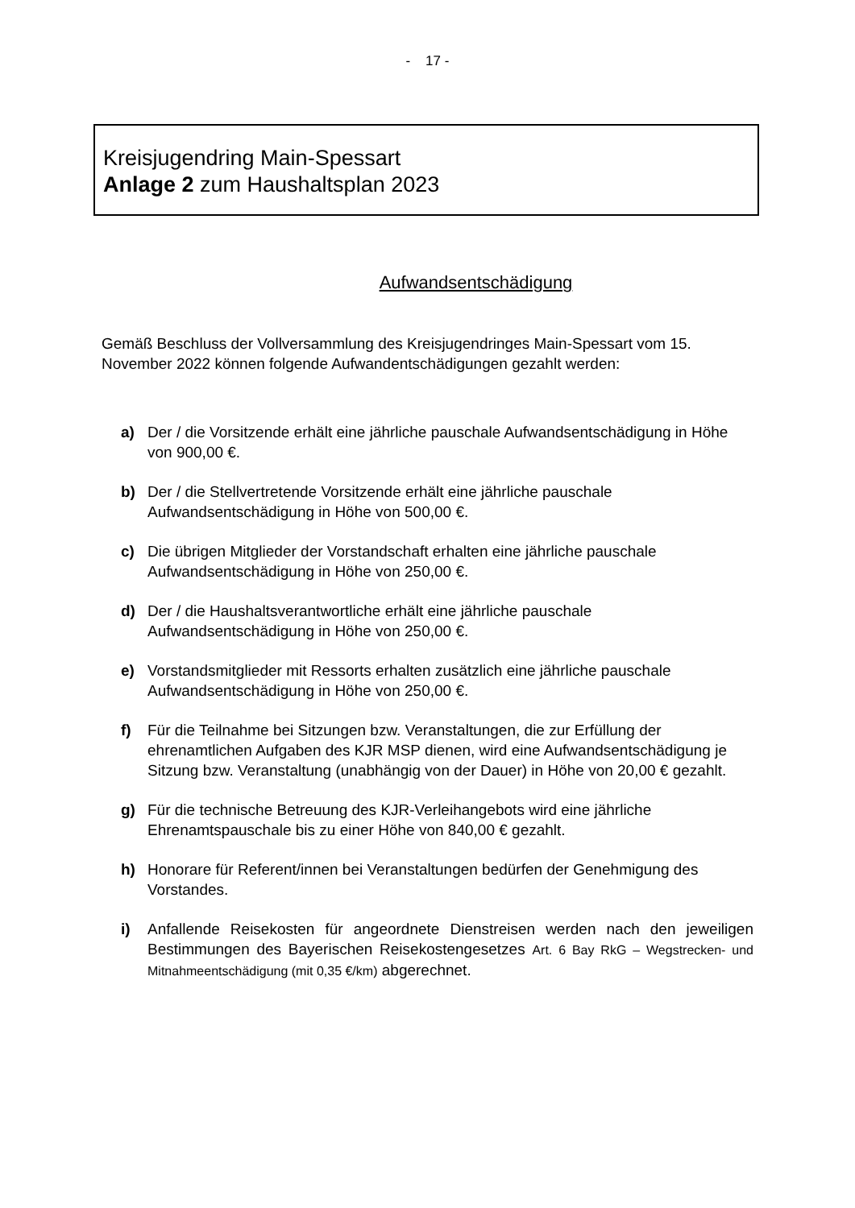- 17 -
Kreisjugendring Main-Spessart
Anlage 2 zum Haushaltsplan 2023
Aufwandsentschädigung
Gemäß Beschluss der Vollversammlung des Kreisjugendringes Main-Spessart vom 15. November 2022 können folgende Aufwandentschädigungen gezahlt werden:
a) Der / die Vorsitzende erhält eine jährliche pauschale Aufwandsentschädigung in Höhe von 900,00 €.
b) Der / die Stellvertretende Vorsitzende erhält eine jährliche pauschale Aufwandsentschädigung in Höhe von 500,00 €.
c) Die übrigen Mitglieder der Vorstandschaft erhalten eine jährliche pauschale Aufwandsentschädigung in Höhe von 250,00 €.
d) Der / die Haushaltsverantwortliche erhält eine jährliche pauschale Aufwandsentschädigung in Höhe von 250,00 €.
e) Vorstandsmitglieder mit Ressorts erhalten zusätzlich eine jährliche pauschale Aufwandsentschädigung in Höhe von 250,00 €.
f) Für die Teilnahme bei Sitzungen bzw. Veranstaltungen, die zur Erfüllung der ehrenamtlichen Aufgaben des KJR MSP dienen, wird eine Aufwandsentschädigung je Sitzung bzw. Veranstaltung (unabhängig von der Dauer) in Höhe von 20,00 € gezahlt.
g) Für die technische Betreuung des KJR-Verleihangebots wird eine jährliche Ehrenamtspauschale bis zu einer Höhe von 840,00 € gezahlt.
h) Honorare für Referent/innen bei Veranstaltungen bedürfen der Genehmigung des Vorstandes.
i) Anfallende Reisekosten für angeordnete Dienstreisen werden nach den jeweiligen Bestimmungen des Bayerischen Reisekostengesetzes Art. 6 Bay RkG – Wegstrecken- und Mitnahmeentschädigung (mit 0,35 €/km) abgerechnet.